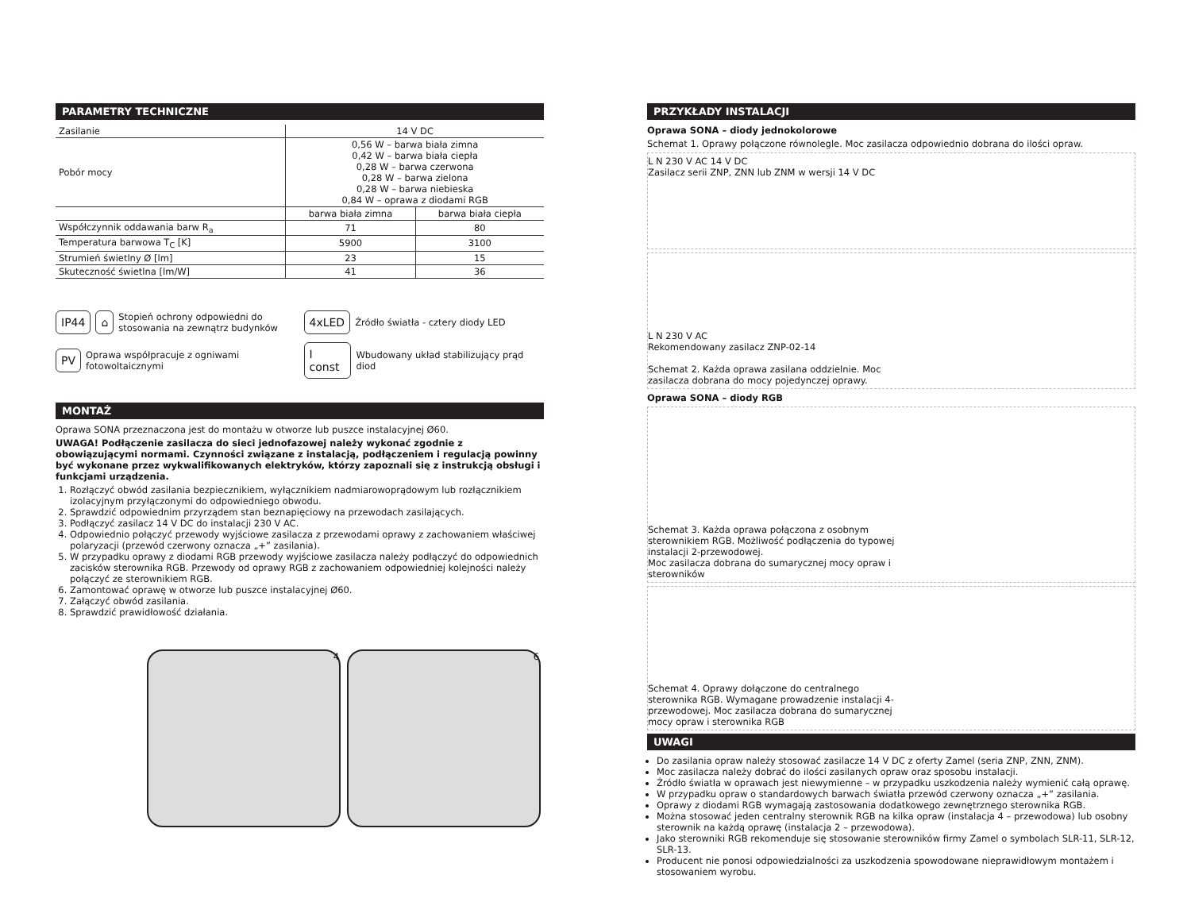PARAMETRY TECHNICZNE
| Zasilanie | 14 V DC | |
| Pobór mocy | 0,56 W – barwa biała zimna 0,42 W – barwa biała ciepła 0,28 W – barwa czerwona 0,28 W – barwa zielona 0,28 W – barwa niebieska 0,84 W – oprawa z diodami RGB | |
| | barwa biała zimna | barwa biała ciepła |
| Współczynnik oddawania barw R<sub>a</sub> | 71 | 80 |
| Temperatura barwowa T<sub>C</sub> [K] | 5900 | 3100 |
| Strumień świetlny Ø [lm] | 23 | 15 |
| Skuteczność świetlna [lm/W] | 41 | 36 |
IP44 ⌂ Stopień ochrony odpowiedni do stosowania na zewnątrz budynków
4xLED Źródło światła - cztery diody LED
PV Oprawa współpracuje z ogniwami fotowoltaicznymi
I const Wbudowany układ stabilizujący prąd diod
MONTAŻ
Oprawa SONA przeznaczona jest do montażu w otworze lub puszce instalacyjnej Ø60.
UWAGA! Podłączenie zasilacza do sieci jednofazowej należy wykonać zgodnie z obowiązującymi normami. Czynności związane z instalacją, podłączeniem i regulacją powinny być wykonane przez wykwalifikowanych elektryków, którzy zapoznali się z instrukcją obsługi i funkcjami urządzenia.
1. Rozłączyć obwód zasilania bezpiecznikiem, wyłącznikiem nadmiarowoprądowym lub rozłącznikiem izolacyjnym przyłączonymi do odpowiedniego obwodu.
2. Sprawdzić odpowiednim przyrządem stan beznapięciowy na przewodach zasilających.
3. Podłączyć zasilacz 14 V DC do instalacji 230 V AC.
4. Odpowiednio połączyć przewody wyjściowe zasilacza z przewodami oprawy z zachowaniem właściwej polaryzacji (przewód czerwony oznacza „+” zasilania).
5. W przypadku oprawy z diodami RGB przewody wyjściowe zasilacza należy podłączyć do odpowiednich zacisków sterownika RGB. Przewody od oprawy RGB z zachowaniem odpowiedniej kolejności należy połączyć ze sterownikiem RGB.
6. Zamontować oprawę w otworze lub puszce instalacyjnej Ø60.
7. Załączyć obwód zasilania.
8. Sprawdzić prawidłowość działania.
4 6
PRZYKŁADY INSTALACJI
Oprawa SONA – diody jednokolorowe
Schemat 1. Oprawy połączone równolegle. Moc zasilacza odpowiednio dobrana do ilości opraw.
L N 230 V AC 14 V DC
Zasilacz serii ZNP, ZNN lub ZNM w wersji 14 V DC
L N 230 V AC
Rekomendowany zasilacz ZNP-02-14
Schemat 2. Każda oprawa zasilana oddzielnie. Moc zasilacza dobrana do mocy pojedynczej oprawy.
Oprawa SONA – diody RGB
Schemat 3. Każda oprawa połączona z osobnym sterownikiem RGB. Możliwość podłączenia do typowej instalacji 2-przewodowej.
Moc zasilacza dobrana do sumarycznej mocy opraw i sterowników
Schemat 4. Oprawy dołączone do centralnego sterownika RGB. Wymagane prowadzenie instalacji 4-przewodowej. Moc zasilacza dobrana do sumarycznej mocy opraw i sterownika RGB
UWAGI
Do zasilania opraw należy stosować zasilacze 14 V DC z oferty Zamel (seria ZNP, ZNN, ZNM).
Moc zasilacza należy dobrać do ilości zasilanych opraw oraz sposobu instalacji.
Źródło światła w oprawach jest niewymienne – w przypadku uszkodzenia należy wymienić całą oprawę.
W przypadku opraw o standardowych barwach światła przewód czerwony oznacza „+” zasilania.
Oprawy z diodami RGB wymagają zastosowania dodatkowego zewnętrznego sterownika RGB.
Można stosować jeden centralny sterownik RGB na kilka opraw (instalacja 4 – przewodowa) lub osobny sterownik na każdą oprawę (instalacja 2 – przewodowa).
Jako sterowniki RGB rekomenduje się stosowanie sterowników firmy Zamel o symbolach SLR-11, SLR-12, SLR-13.
Producent nie ponosi odpowiedzialności za uszkodzenia spowodowane nieprawidłowym montażem i stosowaniem wyrobu.